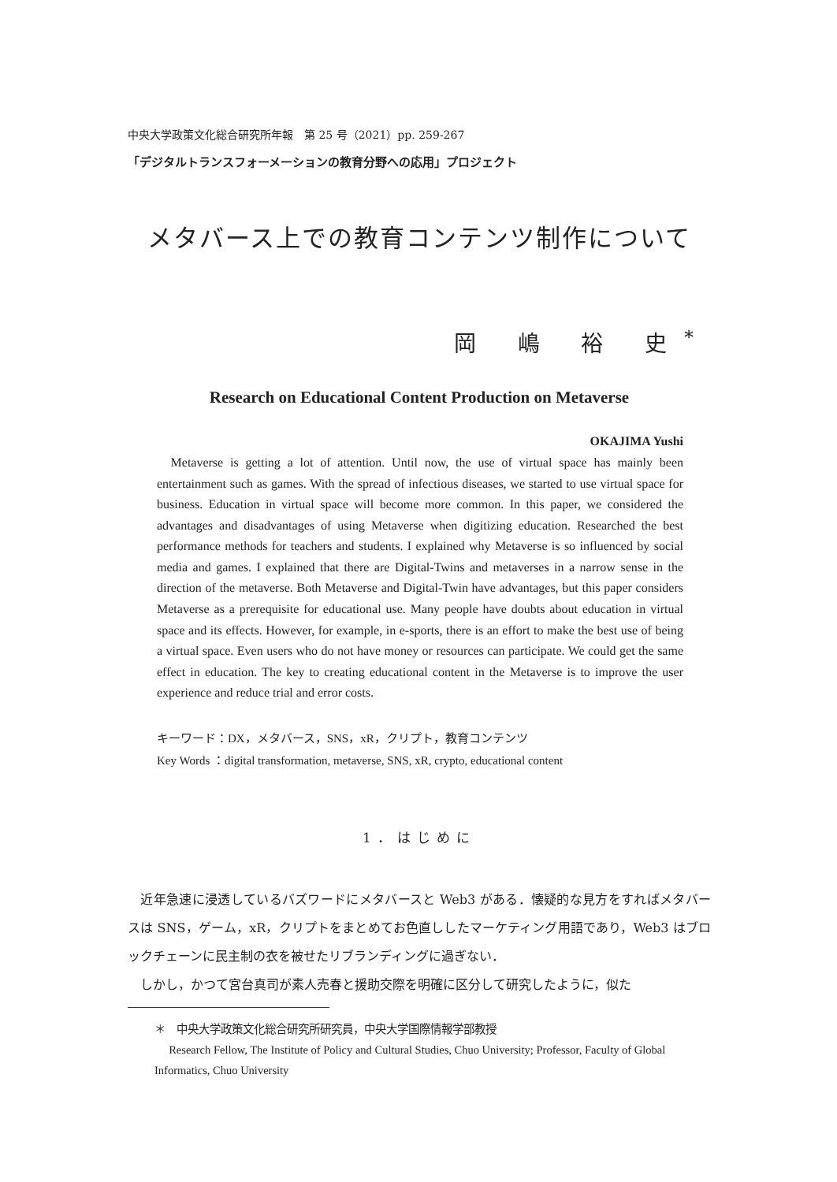中央大学政策文化総合研究所年報　第 25 号（2021）pp. 259-267
「デジタルトランスフォーメーションの教育分野への応用」プロジェクト
メタバース上での教育コンテンツ制作について
岡 嶋 裕 史<sup>*</sup>
Research on Educational Content Production on Metaverse
OKAJIMA Yushi
Metaverse is getting a lot of attention. Until now, the use of virtual space has mainly been entertainment such as games. With the spread of infectious diseases, we started to use virtual space for business. Education in virtual space will become more common. In this paper, we considered the advantages and disadvantages of using Metaverse when digitizing education. Researched the best performance methods for teachers and students. I explained why Metaverse is so influenced by social media and games. I explained that there are Digital-Twins and metaverses in a narrow sense in the direction of the metaverse. Both Metaverse and Digital-Twin have advantages, but this paper considers Metaverse as a prerequisite for educational use. Many people have doubts about education in virtual space and its effects. However, for example, in e-sports, there is an effort to make the best use of being a virtual space. Even users who do not have money or resources can participate. We could get the same effect in education. The key to creating educational content in the Metaverse is to improve the user experience and reduce trial and error costs.
キーワード：DX，メタバース，SNS，xR，クリプト，教育コンテンツ
Key Words ：digital transformation, metaverse, SNS, xR, crypto, educational content
1．はじめに
　近年急速に浸透しているバズワードにメタバースと Web3 がある．懐疑的な見方をすればメタバースは SNS，ゲーム，xR，クリプトをまとめてお色直ししたマーケティング用語であり，Web3 はブロックチェーンに民主制の衣を被せたリブランディングに過ぎない．
　しかし，かつて宮台真司が素人売春と援助交際を明確に区分して研究したように，似た
＊　中央大学政策文化総合研究所研究員，中央大学国際情報学部教授
Research Fellow, The Institute of Policy and Cultural Studies, Chuo University; Professor, Faculty of Global Informatics, Chuo University